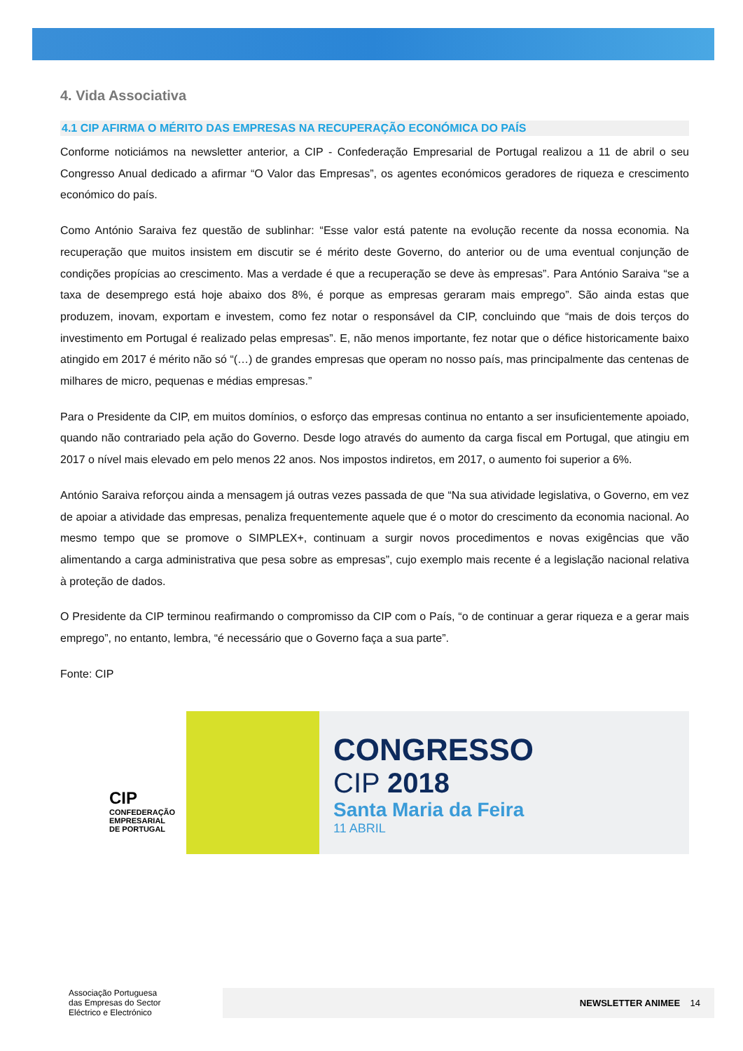4. Vida Associativa
4.1 CIP AFIRMA O MÉRITO DAS EMPRESAS NA RECUPERAÇÃO ECONÓMICA DO PAÍS
Conforme noticiámos na newsletter anterior, a CIP - Confederação Empresarial de Portugal realizou a 11 de abril o seu Congresso Anual dedicado a afirmar “O Valor das Empresas”, os agentes económicos geradores de riqueza e crescimento económico do país.
Como António Saraiva fez questão de sublinhar: “Esse valor está patente na evolução recente da nossa economia. Na recuperação que muitos insistem em discutir se é mérito deste Governo, do anterior ou de uma eventual conjunção de condições propícias ao crescimento. Mas a verdade é que a recuperação se deve às empresas”. Para António Saraiva “se a taxa de desemprego está hoje abaixo dos 8%, é porque as empresas geraram mais emprego”. São ainda estas que produzem, inovam, exportam e investem, como fez notar o responsável da CIP, concluindo que “mais de dois terços do investimento em Portugal é realizado pelas empresas”. E, não menos importante, fez notar que o défice historicamente baixo atingido em 2017 é mérito não só “(…) de grandes empresas que operam no nosso país, mas principalmente das centenas de milhares de micro, pequenas e médias empresas.”
Para o Presidente da CIP, em muitos domínios, o esforço das empresas continua no entanto a ser insuficientemente apoiado, quando não contrariado pela ação do Governo. Desde logo através do aumento da carga fiscal em Portugal, que atingiu em 2017 o nível mais elevado em pelo menos 22 anos. Nos impostos indiretos, em 2017, o aumento foi superior a 6%.
António Saraiva reforçou ainda a mensagem já outras vezes passada de que “Na sua atividade legislativa, o Governo, em vez de apoiar a atividade das empresas, penaliza frequentemente aquele que é o motor do crescimento da economia nacional. Ao mesmo tempo que se promove o SIMPLEX+, continuam a surgir novos procedimentos e novas exigências que vão alimentando a carga administrativa que pesa sobre as empresas”, cujo exemplo mais recente é a legislação nacional relativa à proteção de dados.
O Presidente da CIP terminou reafirmando o compromisso da CIP com o País, “o de continuar a gerar riqueza e a gerar mais emprego”, no entanto, lembra, “é necessário que o Governo faça a sua parte”.
Fonte: CIP
CIP
CONFEDERAÇÃO
EMPRESARIAL
DE PORTUGAL
CONGRESSO
CIP 2018
Santa Maria da Feira
11 ABRIL
Associação Portuguesa
das Empresas do Sector
Eléctrico e Electrónico
NEWSLETTER ANIMEE 14